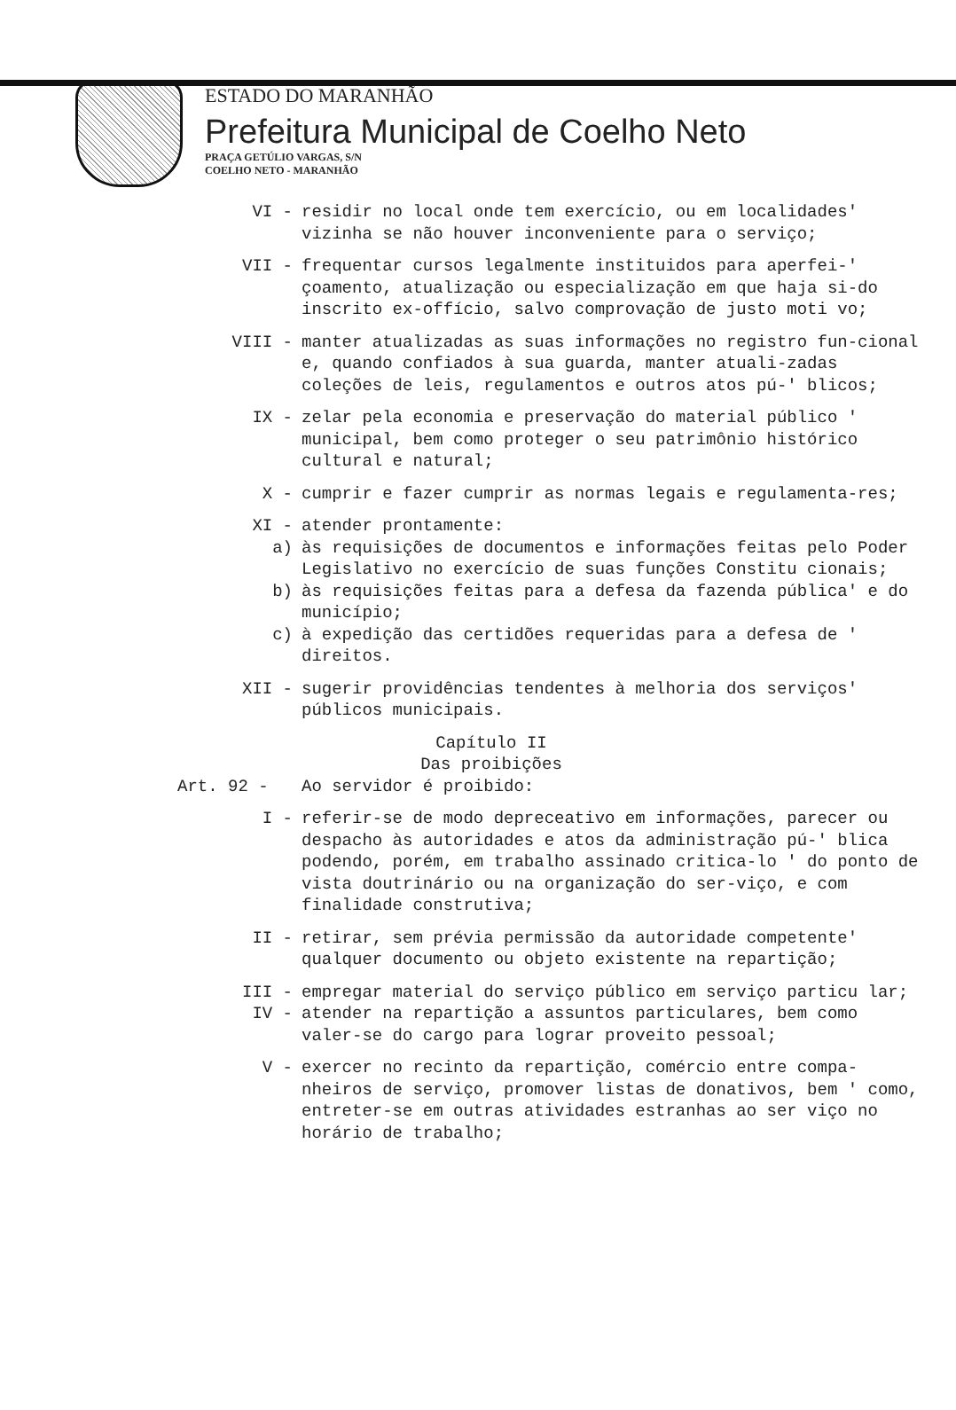ESTADO DO MARANHÃO
Prefeitura Municipal de Coelho Neto
PRAÇA GETÚLIO VARGAS, S/N
COELHO NETO - MARANHÃO
VI - residir no local onde tem exercício, ou em localidades' vizinha se não houver inconveniente para o serviço;
VII - frequentar cursos legalmente instituidos para aperfei-' çoamento, atualização ou especialização em que haja si-do inscrito ex-offício, salvo comprovação de justo moti vo;
VIII - manter atualizadas as suas informações no registro fun-cional e, quando confiados à sua guarda, manter atuali-zadas coleções de leis, regulamentos e outros atos pú-' blicos;
IX - zelar pela economia e preservação do material público ' municipal, bem como proteger o seu patrimônio histórico cultural e natural;
X - cumprir e fazer cumprir as normas legais e regulamenta-res;
XI - atender prontamente:
a) às requisições de documentos e informações feitas pelo Poder Legislativo no exercício de suas funções Constitu cionais;
b) às requisições feitas para a defesa da fazenda pública' e do município;
c) à expedição das certidões requeridas para a defesa de ' direitos.
XII - sugerir providências tendentes à melhoria dos serviços' públicos municipais.
Capítulo II
Das proibições
Art. 92 - Ao servidor é proibido:
I - referir-se de modo depreceativo em informações, parecer ou despacho às autoridades e atos da administração pú-' blica podendo, porém, em trabalho assinado critica-lo ' do ponto de vista doutrinário ou na organização do ser-viço, e com finalidade construtiva;
II - retirar, sem prévia permissão da autoridade competente' qualquer documento ou objeto existente na repartição;
III - empregar material do serviço público em serviço particu lar;
IV - atender na repartição a assuntos particulares, bem como valer-se do cargo para lograr proveito pessoal;
V - exercer no recinto da repartição, comércio entre compa-nheiros de serviço, promover listas de donativos, bem ' como, entreter-se em outras atividades estranhas ao ser viço no horário de trabalho;